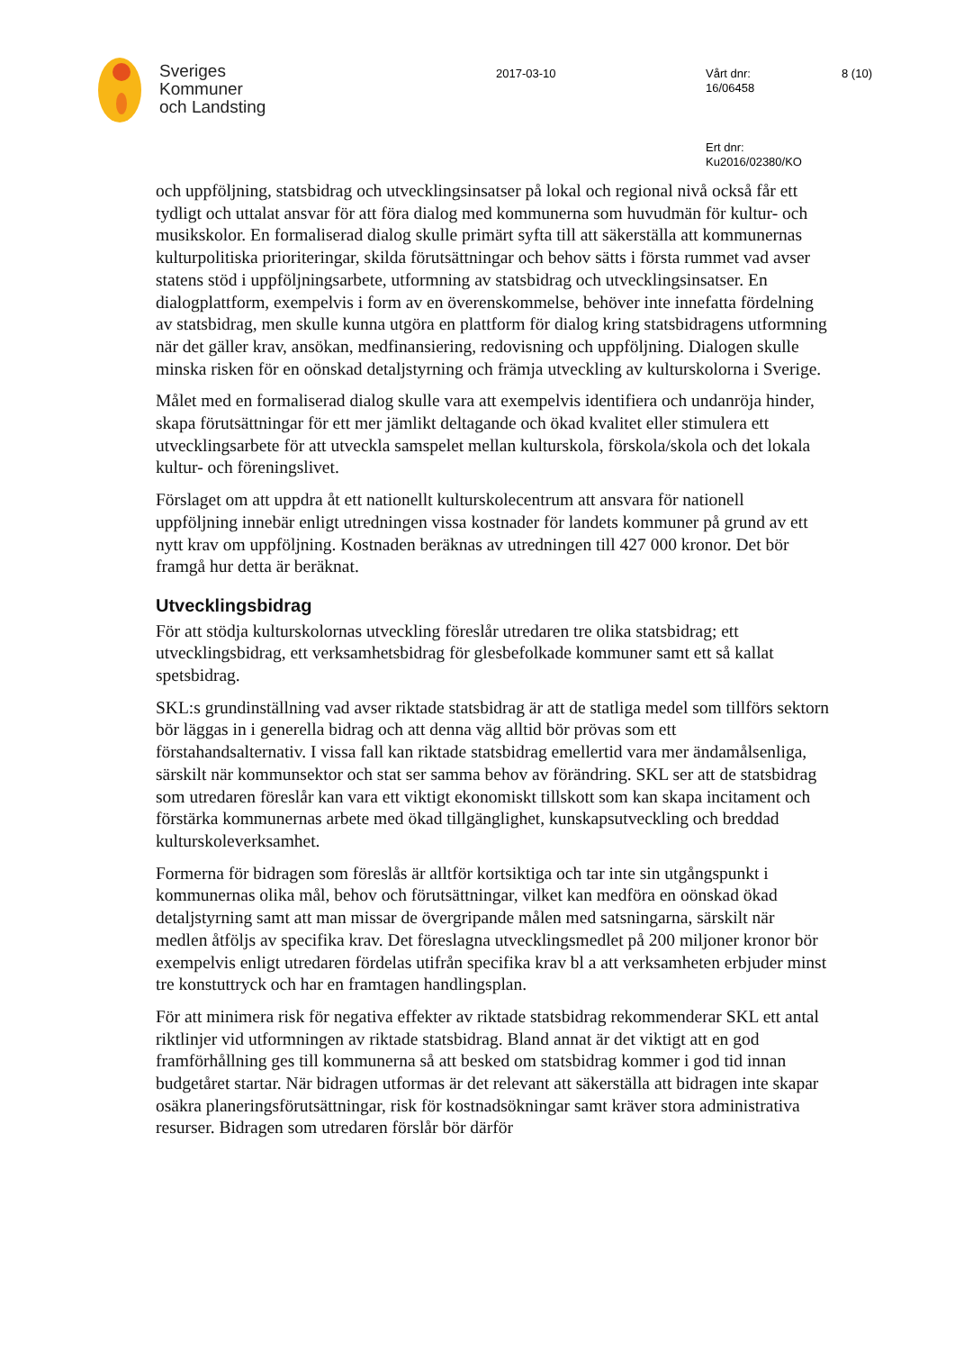Sveriges
Kommuner
och Landsting
2017-03-10
Vårt dnr:
16/06458
8 (10)
Ert dnr:
Ku2016/02380/KO
och uppföljning, statsbidrag och utvecklingsinsatser på lokal och regional nivå också får ett tydligt och uttalat ansvar för att föra dialog med kommunerna som huvudmän för kultur- och musikskolor. En formaliserad dialog skulle primärt syfta till att säkerställa att kommunernas kulturpolitiska prioriteringar, skilda förutsättningar och behov sätts i första rummet vad avser statens stöd i uppföljningsarbete, utformning av statsbidrag och utvecklingsinsatser. En dialogplattform, exempelvis i form av en överenskommelse, behöver inte innefatta fördelning av statsbidrag, men skulle kunna utgöra en plattform för dialog kring statsbidragens utformning när det gäller krav, ansökan, medfinansiering, redovisning och uppföljning. Dialogen skulle minska risken för en oönskad detaljstyrning och främja utveckling av kulturskolorna i Sverige.
Målet med en formaliserad dialog skulle vara att exempelvis identifiera och undanröja hinder, skapa förutsättningar för ett mer jämlikt deltagande och ökad kvalitet eller stimulera ett utvecklingsarbete för att utveckla samspelet mellan kulturskola, förskola/skola och det lokala kultur- och föreningslivet.
Förslaget om att uppdra åt ett nationellt kulturskolecentrum att ansvara för nationell uppföljning innebär enligt utredningen vissa kostnader för landets kommuner på grund av ett nytt krav om uppföljning. Kostnaden beräknas av utredningen till 427 000 kronor. Det bör framgå hur detta är beräknat.
Utvecklingsbidrag
För att stödja kulturskolornas utveckling föreslår utredaren tre olika statsbidrag; ett utvecklingsbidrag, ett verksamhetsbidrag för glesbefolkade kommuner samt ett så kallat spetsbidrag.
SKL:s grundinställning vad avser riktade statsbidrag är att de statliga medel som tillförs sektorn bör läggas in i generella bidrag och att denna väg alltid bör prövas som ett förstahandsalternativ. I vissa fall kan riktade statsbidrag emellertid vara mer ändamålsenliga, särskilt när kommunsektor och stat ser samma behov av förändring. SKL ser att de statsbidrag som utredaren föreslår kan vara ett viktigt ekonomiskt tillskott som kan skapa incitament och förstärka kommunernas arbete med ökad tillgänglighet, kunskapsutveckling och breddad kulturskoleverksamhet.
Formerna för bidragen som föreslås är alltför kortsiktiga och tar inte sin utgångspunkt i kommunernas olika mål, behov och förutsättningar, vilket kan medföra en oönskad ökad detaljstyrning samt att man missar de övergripande målen med satsningarna, särskilt när medlen åtföljs av specifika krav. Det föreslagna utvecklingsmedlet på 200 miljoner kronor bör exempelvis enligt utredaren fördelas utifrån specifika krav bl a att verksamheten erbjuder minst tre konstuttryck och har en framtagen handlingsplan.
För att minimera risk för negativa effekter av riktade statsbidrag rekommenderar SKL ett antal riktlinjer vid utformningen av riktade statsbidrag. Bland annat är det viktigt att en god framförhållning ges till kommunerna så att besked om statsbidrag kommer i god tid innan budgetåret startar. När bidragen utformas är det relevant att säkerställa att bidragen inte skapar osäkra planeringsförutsättningar, risk för kostnadsökningar samt kräver stora administrativa resurser. Bidragen som utredaren förslår bör därför